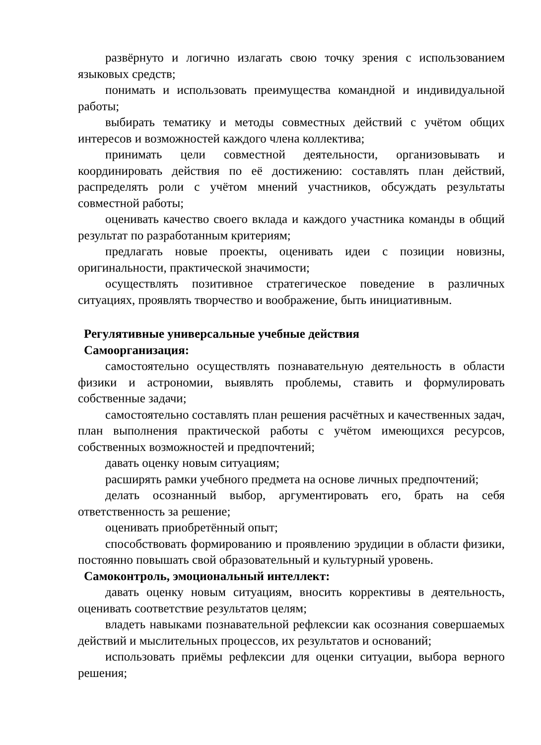развёрнуто и логично излагать свою точку зрения с использованием языковых средств;
понимать и использовать преимущества командной и индивидуальной работы;
выбирать тематику и методы совместных действий с учётом общих интересов и возможностей каждого члена коллектива;
принимать цели совместной деятельности, организовывать и координировать действия по её достижению: составлять план действий, распределять роли с учётом мнений участников, обсуждать результаты совместной работы;
оценивать качество своего вклада и каждого участника команды в общий результат по разработанным критериям;
предлагать новые проекты, оценивать идеи с позиции новизны, оригинальности, практической значимости;
осуществлять позитивное стратегическое поведение в различных ситуациях, проявлять творчество и воображение, быть инициативным.
Регулятивные универсальные учебные действия
Самоорганизация:
самостоятельно осуществлять познавательную деятельность в области физики и астрономии, выявлять проблемы, ставить и формулировать собственные задачи;
самостоятельно составлять план решения расчётных и качественных задач, план выполнения практической работы с учётом имеющихся ресурсов, собственных возможностей и предпочтений;
давать оценку новым ситуациям;
расширять рамки учебного предмета на основе личных предпочтений;
делать осознанный выбор, аргументировать его, брать на себя ответственность за решение;
оценивать приобретённый опыт;
способствовать формированию и проявлению эрудиции в области физики, постоянно повышать свой образовательный и культурный уровень.
Самоконтроль, эмоциональный интеллект:
давать оценку новым ситуациям, вносить коррективы в деятельность, оценивать соответствие результатов целям;
владеть навыками познавательной рефлексии как осознания совершаемых действий и мыслительных процессов, их результатов и оснований;
использовать приёмы рефлексии для оценки ситуации, выбора верного решения;